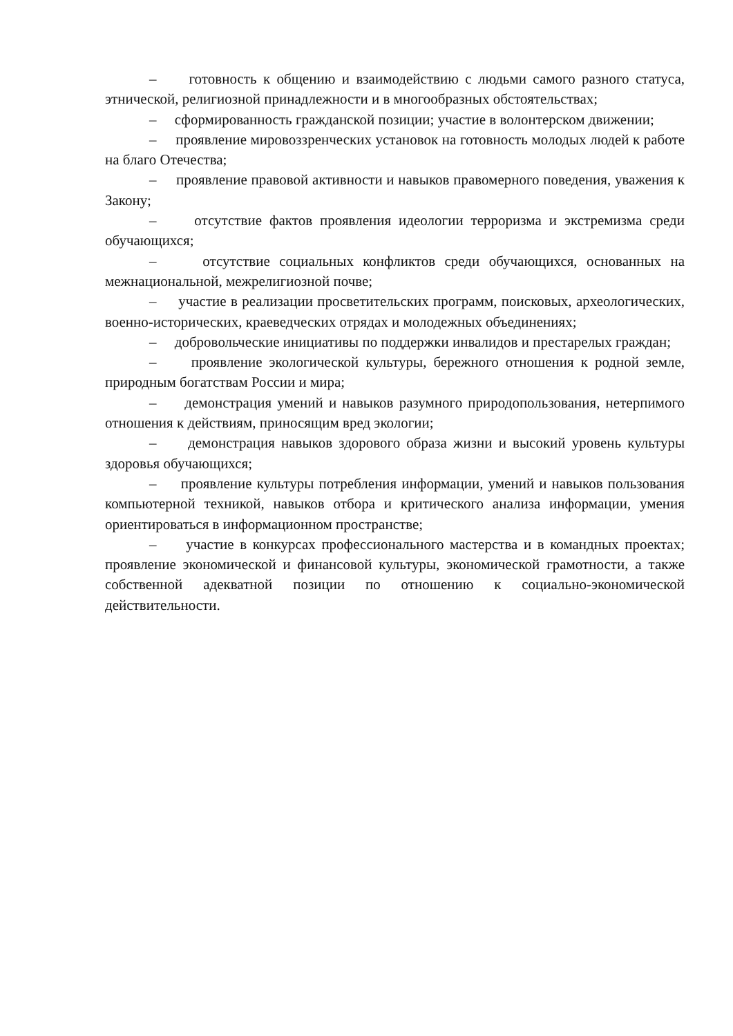– готовность к общению и взаимодействию с людьми самого разного статуса, этнической, религиозной принадлежности и в многообразных обстоятельствах;
– сформированность гражданской позиции; участие в волонтерском движении;
– проявление мировоззренческих установок на готовность молодых людей к работе на благо Отечества;
– проявление правовой активности и навыков правомерного поведения, уважения к Закону;
– отсутствие фактов проявления идеологии терроризма и экстремизма среди обучающихся;
– отсутствие социальных конфликтов среди обучающихся, основанных на межнациональной, межрелигиозной почве;
– участие в реализации просветительских программ, поисковых, археологических, военно-исторических, краеведческих отрядах и молодежных объединениях;
– добровольческие инициативы по поддержки инвалидов и престарелых граждан;
– проявление экологической культуры, бережного отношения к родной земле, природным богатствам России и мира;
– демонстрация умений и навыков разумного природопользования, нетерпимого отношения к действиям, приносящим вред экологии;
– демонстрация навыков здорового образа жизни и высокий уровень культуры здоровья обучающихся;
– проявление культуры потребления информации, умений и навыков пользования компьютерной техникой, навыков отбора и критического анализа информации, умения ориентироваться в информационном пространстве;
– участие в конкурсах профессионального мастерства и в командных проектах; проявление экономической и финансовой культуры, экономической грамотности, а также собственной адекватной позиции по отношению к социально-экономической действительности.